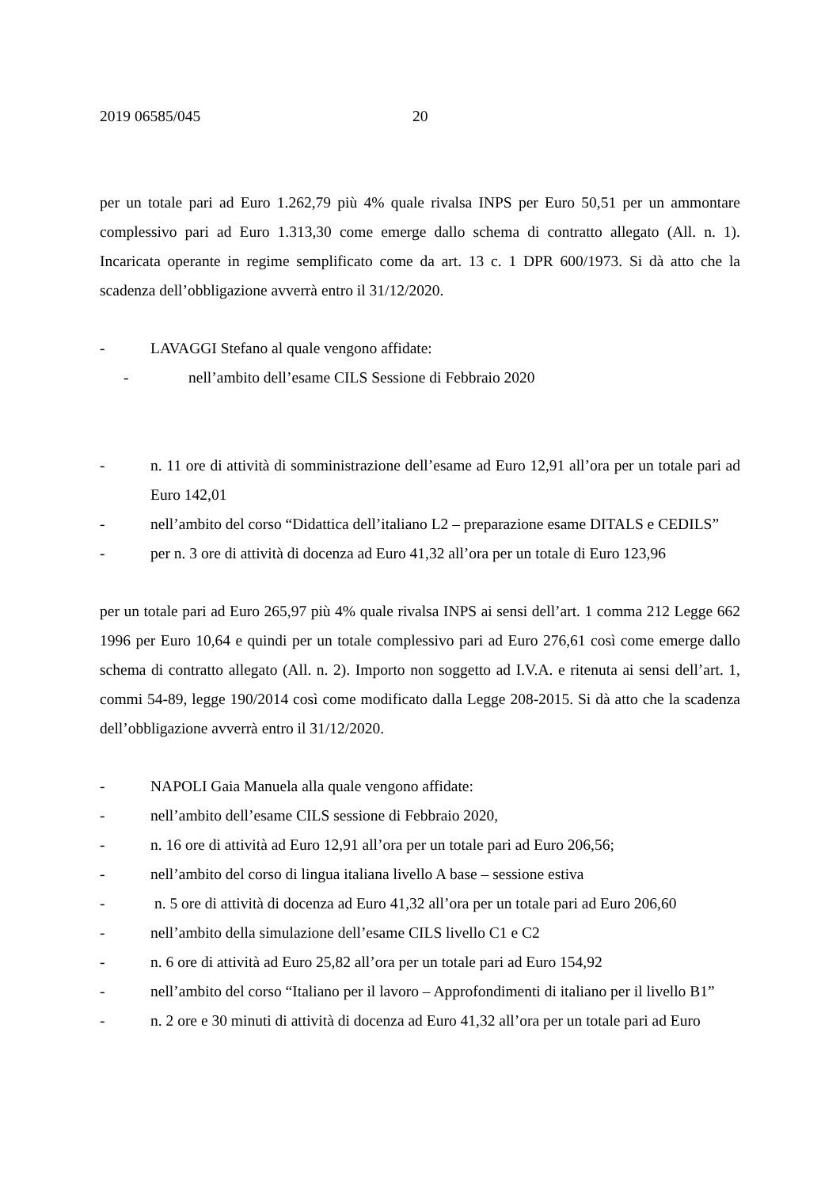2019 06585/045 20
per un totale pari ad Euro 1.262,79 più 4% quale rivalsa INPS per Euro 50,51 per un ammontare complessivo pari ad Euro 1.313,30 come emerge dallo schema di contratto allegato (All. n. 1). Incaricata operante in regime semplificato come da art. 13 c. 1 DPR 600/1973. Si dà atto che la scadenza dell’obbligazione avverrà entro il 31/12/2020.
- LAVAGGI Stefano al quale vengono affidate:
- nell’ambito dell’esame CILS Sessione di Febbraio 2020
- n. 11 ore di attività di somministrazione dell’esame ad Euro 12,91 all’ora per un totale pari ad Euro 142,01
- nell’ambito del corso “Didattica dell’italiano L2 – preparazione esame DITALS e CEDILS”
- per n. 3 ore di attività di docenza ad Euro 41,32 all’ora per un totale di Euro 123,96
per un totale pari ad Euro 265,97 più 4% quale rivalsa INPS ai sensi dell’art. 1 comma 212 Legge 662 1996 per Euro 10,64 e quindi per un totale complessivo pari ad Euro 276,61 così come emerge dallo schema di contratto allegato (All. n. 2). Importo non soggetto ad I.V.A. e ritenuta ai sensi dell’art. 1, commi 54-89, legge 190/2014 così come modificato dalla Legge 208-2015. Si dà atto che la scadenza dell’obbligazione avverrà entro il 31/12/2020.
- NAPOLI Gaia Manuela alla quale vengono affidate:
- nell’ambito dell’esame CILS sessione di Febbraio 2020,
- n. 16 ore di attività ad Euro 12,91 all’ora per un totale pari ad Euro 206,56;
- nell’ambito del corso di lingua italiana livello A base – sessione estiva
- n. 5 ore di attività di docenza ad Euro 41,32 all’ora per un totale pari ad Euro 206,60
- nell’ambito della simulazione dell’esame CILS livello C1 e C2
- n. 6 ore di attività ad Euro 25,82 all’ora per un totale pari ad Euro 154,92
- nell’ambito del corso “Italiano per il lavoro – Approfondimenti di italiano per il livello B1”
- n. 2 ore e 30 minuti di attività di docenza ad Euro 41,32 all’ora per un totale pari ad Euro